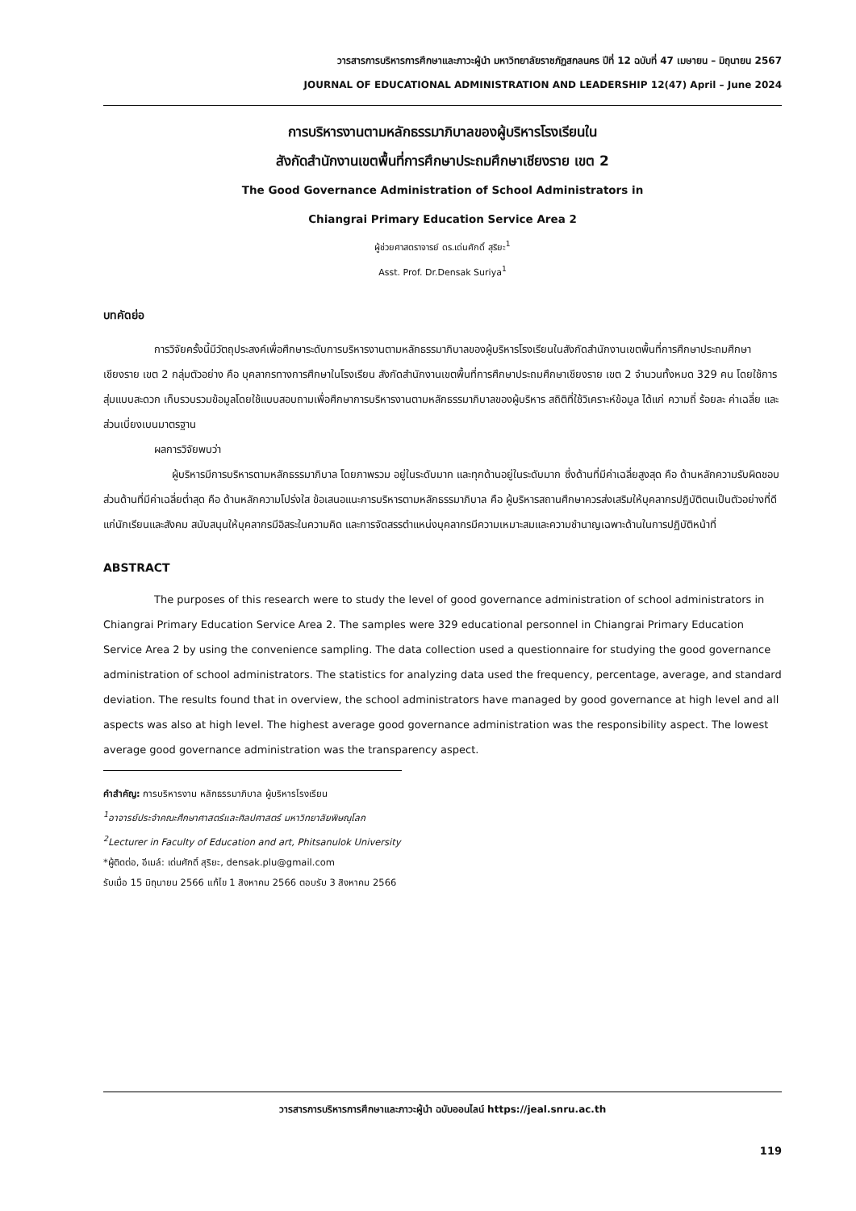วารสารการบริหารการศึกษาและภาวะผู้นำ มหาวิทยาลัยราชภัฏสกลนคร ปีที่ 12 ฉบับที่ 47 เมษายน – มิถุนายน 2567
JOURNAL OF EDUCATIONAL ADMINISTRATION AND LEADERSHIP 12(47) April – June 2024
การบริหารงานตามหลักธรรมาภิบาลของผู้บริหารโรงเรียนใน
สังกัดสำนักงานเขตพื้นที่การศึกษาประถมศึกษาเชียงราย เขต 2
The Good Governance Administration of School Administrators in
Chiangrai Primary Education Service Area 2
ผู้ช่วยศาสตราจารย์ ดร.เด่นศักดิ์ สุริยะ<sup>1</sup>
Asst. Prof. Dr.Densak Suriya<sup>1</sup>
บทคัดย่อ
การวิจัยครั้งนี้มีวัตถุประสงค์เพื่อศึกษาระดับการบริหารงานตามหลักธรรมาภิบาลของผู้บริหารโรงเรียนในสังกัดสำนักงานเขตพื้นที่การศึกษาประถมศึกษาเชียงราย เขต 2 กลุ่มตัวอย่าง คือ บุคลากรทางการศึกษาในโรงเรียน สังกัดสำนักงานเขตพื้นที่การศึกษาประถมศึกษาเชียงราย เขต 2 จำนวนทั้งหมด 329 คน โดยใช้การสุ่มแบบสะดวก เก็บรวบรวมข้อมูลโดยใช้แบบสอบถามเพื่อศึกษาการบริหารงานตามหลักธรรมาภิบาลของผู้บริหาร สถิติที่ใช้วิเคราะห์ข้อมูล ได้แก่ ความถี่ ร้อยละ ค่าเฉลี่ย และส่วนเบี่ยงเบนมาตรฐาน
ผลการวิจัยพบว่า
ผู้บริหารมีการบริหารตามหลักธรรมาภิบาล โดยภาพรวม อยู่ในระดับมาก และทุกด้านอยู่ในระดับมาก ซึ่งด้านที่มีค่าเฉลี่ยสูงสุด คือ ด้านหลักความรับผิดชอบ ส่วนด้านที่มีค่าเฉลี่ยต่ำสุด คือ ด้านหลักความโปร่งใส ข้อเสนอแนะการบริหารตามหลักธรรมาภิบาล คือ ผู้บริหารสถานศึกษาควรส่งเสริมให้บุคลากรปฏิบัติตนเป็นตัวอย่างที่ดีแก่นักเรียนและสังคม สนับสนุนให้บุคลากรมีอิสระในความคิด และการจัดสรรตำแหน่งบุคลากรมีความเหมาะสมและความชำนาญเฉพาะด้านในการปฏิบัติหน้าที่
ABSTRACT
The purposes of this research were to study the level of good governance administration of school administrators in Chiangrai Primary Education Service Area 2. The samples were 329 educational personnel in Chiangrai Primary Education Service Area 2 by using the convenience sampling. The data collection used a questionnaire for studying the good governance administration of school administrators. The statistics for analyzing data used the frequency, percentage, average, and standard deviation. The results found that in overview, the school administrators have managed by good governance at high level and all aspects was also at high level. The highest average good governance administration was the responsibility aspect. The lowest average good governance administration was the transparency aspect.
คำสำคัญ: การบริหารงาน หลักธรรมาภิบาล ผู้บริหารโรงเรียน
<sup>1</sup> อาจารย์ประจำคณะศึกษาศาสตร์และศิลปศาสตร์ มหาวิทยาลัยพิษณุโลก
<sup>2</sup> Lecturer in Faculty of Education and art, Phitsanulok University
*ผู้ติดต่อ, อีเมล์: เด่นศักดิ์ สุริยะ, densak.plu@gmail.com
รับเมื่อ 15 มิถุนายน 2566 แก้ไข 1 สิงหาคม 2566 ตอบรับ 3 สิงหาคม 2566
วารสารการบริหารการศึกษาและภาวะผู้นำ ฉบับออนไลน์ https://jeal.snru.ac.th
119